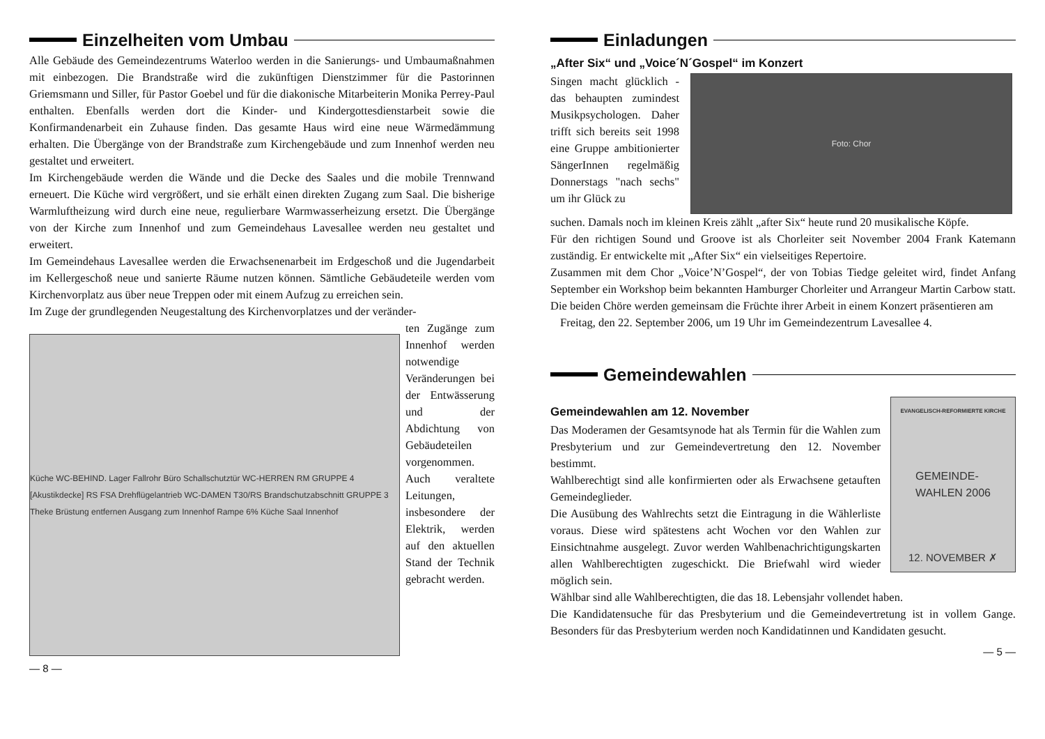Einzelheiten vom Umbau
Alle Gebäude des Gemeindezentrums Waterloo werden in die Sanierungs- und Umbaumaßnahmen mit einbezogen. Die Brandstraße wird die zukünftigen Dienstzimmer für die Pastorinnen Griemsmann und Siller, für Pastor Goebel und für die diakonische Mitarbeiterin Monika Perrey-Paul enthalten. Ebenfalls werden dort die Kinder- und Kindergottesdienstarbeit sowie die Konfirmandenarbeit ein Zuhause finden. Das gesamte Haus wird eine neue Wärmedämmung erhalten. Die Übergänge von der Brandstraße zum Kirchengebäude und zum Innenhof werden neu gestaltet und erweitert.
Im Kirchengebäude werden die Wände und die Decke des Saales und die mobile Trennwand erneuert. Die Küche wird vergrößert, und sie erhält einen direkten Zugang zum Saal. Die bisherige Warmluftheizung wird durch eine neue, regulierbare Warmwasserheizung ersetzt. Die Übergänge von der Kirche zum Innenhof und zum Gemeindehaus Lavesallee werden neu gestaltet und erweitert.
Im Gemeindehaus Lavesallee werden die Erwachsenenarbeit im Erdgeschoß und die Jugendarbeit im Kellergeschoß neue und sanierte Räume nutzen können. Sämtliche Gebäudeteile werden vom Kirchenvorplatz aus über neue Treppen oder mit einem Aufzug zu erreichen sein.
Im Zuge der grundlegenden Neugestaltung des Kirchenvorplatzes und der veränder-
Küche WC-BEHIND. Lager Fallrohr Büro Schallschutztür WC-HERREN RM GRUPPE 4 [Akustikdecke] RS FSA Drehflügelantrieb WC-DAMEN T30/RS Brandschutzabschnitt GRUPPE 3 Theke Brüstung entfernen Ausgang zum Innenhof Rampe 6% Küche Saal Innenhof
ten Zugänge zum Innenhof werden notwendige Veränderungen bei der Entwässerung und der Abdichtung von Gebäudeteilen vorgenommen. Auch veraltete Leitungen, insbesondere der Elektrik, werden auf den aktuellen Stand der Technik gebracht werden.
— 8 —
Einladungen
„After Six“ und „Voice´N´Gospel“ im Konzert
Singen macht glücklich - das behaupten zumindest Musikpsychologen. Daher trifft sich bereits seit 1998 eine Gruppe ambitionierter SängerInnen regelmäßig Donnerstags "nach sechs" um ihr Glück zu
Foto: Chor
suchen. Damals noch im kleinen Kreis zählt „after Six“ heute rund 20 musikalische Köpfe.
Für den richtigen Sound und Groove ist als Chorleiter seit November 2004 Frank Katemann zuständig. Er entwickelte mit „After Six“ ein vielseitiges Repertoire.
Zusammen mit dem Chor „Voice’N’Gospel“, der von Tobias Tiedge geleitet wird, findet Anfang September ein Workshop beim bekannten Hamburger Chorleiter und Arrangeur Martin Carbow statt. Die beiden Chöre werden gemeinsam die Früchte ihrer Arbeit in einem Konzert präsentieren am
Freitag, den 22. September 2006, um 19 Uhr im Gemeindezentrum Lavesallee 4.
Gemeindewahlen
Gemeindewahlen am 12. November
Das Moderamen der Gesamtsynode hat als Termin für die Wahlen zum Presbyterium und zur Gemeindevertretung den 12. November bestimmt.
Wahlberechtigt sind alle konfirmierten oder als Erwachsene getauften Gemeindeglieder.
Die Ausübung des Wahlrechts setzt die Eintragung in die Wählerliste voraus. Diese wird spätestens acht Wochen vor den Wahlen zur Einsichtnahme ausgelegt. Zuvor werden Wahlbenachrichtigungskarten allen Wahlberechtigten zugeschickt. Die Briefwahl wird wieder möglich sein.
EVANGELISCH-REFORMIERTE KIRCHE
GEMEINDE-
WAHLEN 2006
12. NOVEMBER ✗
Wählbar sind alle Wahlberechtigten, die das 18. Lebensjahr vollendet haben.
Die Kandidatensuche für das Presbyterium und die Gemeindevertretung ist in vollem Gange. Besonders für das Presbyterium werden noch Kandidatinnen und Kandidaten gesucht.
— 5 —